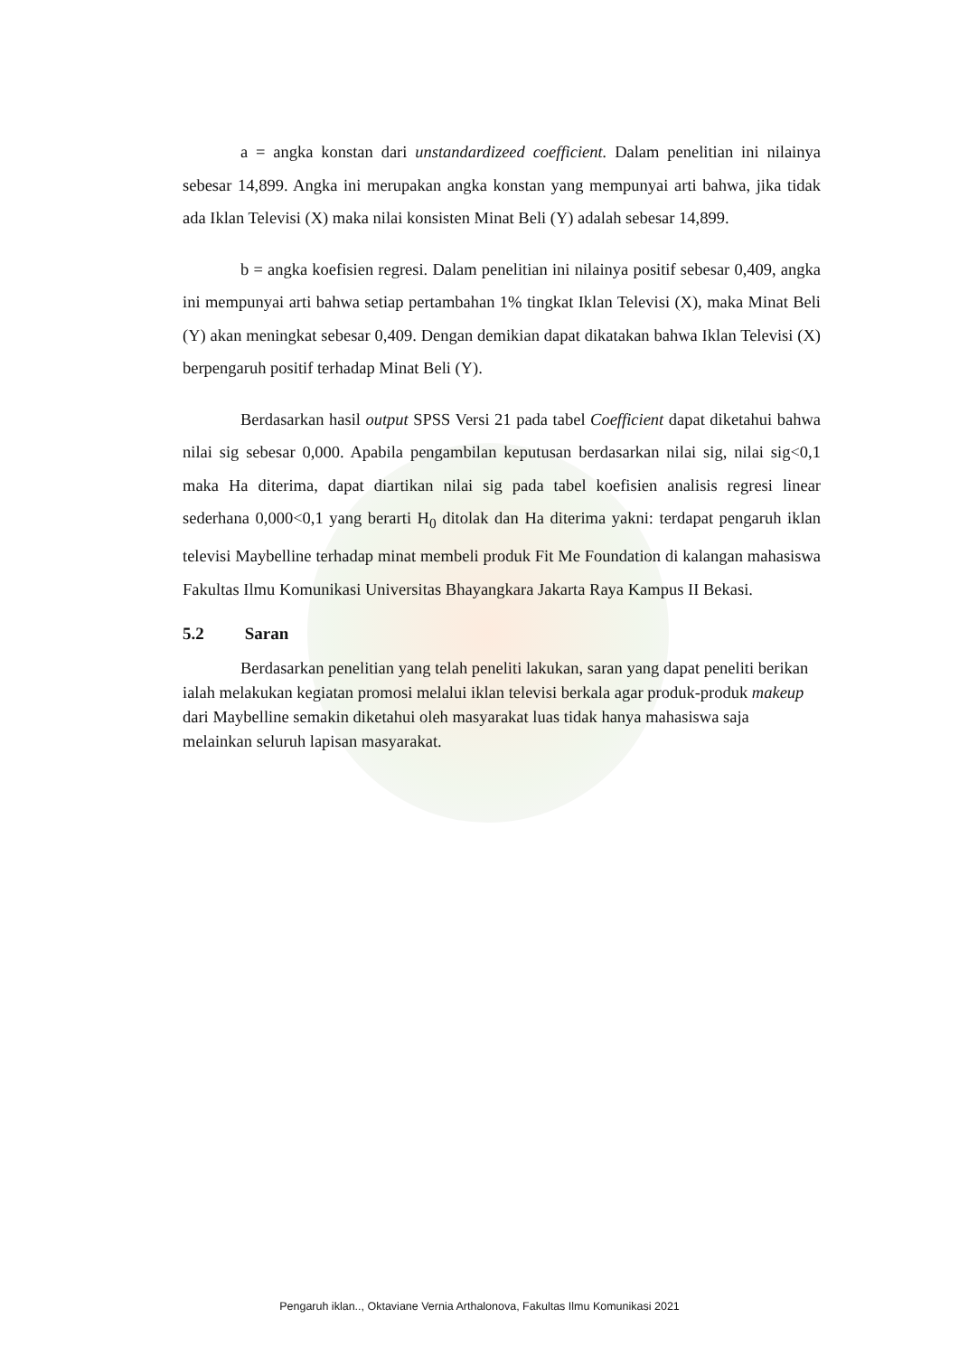a = angka konstan dari unstandardizeed coefficient. Dalam penelitian ini nilainya sebesar 14,899. Angka ini merupakan angka konstan yang mempunyai arti bahwa, jika tidak ada Iklan Televisi (X) maka nilai konsisten Minat Beli (Y) adalah sebesar 14,899.
b = angka koefisien regresi. Dalam penelitian ini nilainya positif sebesar 0,409, angka ini mempunyai arti bahwa setiap pertambahan 1% tingkat Iklan Televisi (X), maka Minat Beli (Y) akan meningkat sebesar 0,409. Dengan demikian dapat dikatakan bahwa Iklan Televisi (X) berpengaruh positif terhadap Minat Beli (Y).
Berdasarkan hasil output SPSS Versi 21 pada tabel Coefficient dapat diketahui bahwa nilai sig sebesar 0,000. Apabila pengambilan keputusan berdasarkan nilai sig, nilai sig<0,1 maka Ha diterima, dapat diartikan nilai sig pada tabel koefisien analisis regresi linear sederhana 0,000<0,1 yang berarti H<sub>0</sub> ditolak dan Ha diterima yakni: terdapat pengaruh iklan televisi Maybelline terhadap minat membeli produk Fit Me Foundation di kalangan mahasiswa Fakultas Ilmu Komunikasi Universitas Bhayangkara Jakarta Raya Kampus II Bekasi.
5.2 Saran
Berdasarkan penelitian yang telah peneliti lakukan, saran yang dapat peneliti berikan ialah melakukan kegiatan promosi melalui iklan televisi berkala agar produk-produk makeup dari Maybelline semakin diketahui oleh masyarakat luas tidak hanya mahasiswa saja melainkan seluruh lapisan masyarakat.
Pengaruh iklan.., Oktaviane Vernia Arthalonova, Fakultas Ilmu Komunikasi 2021